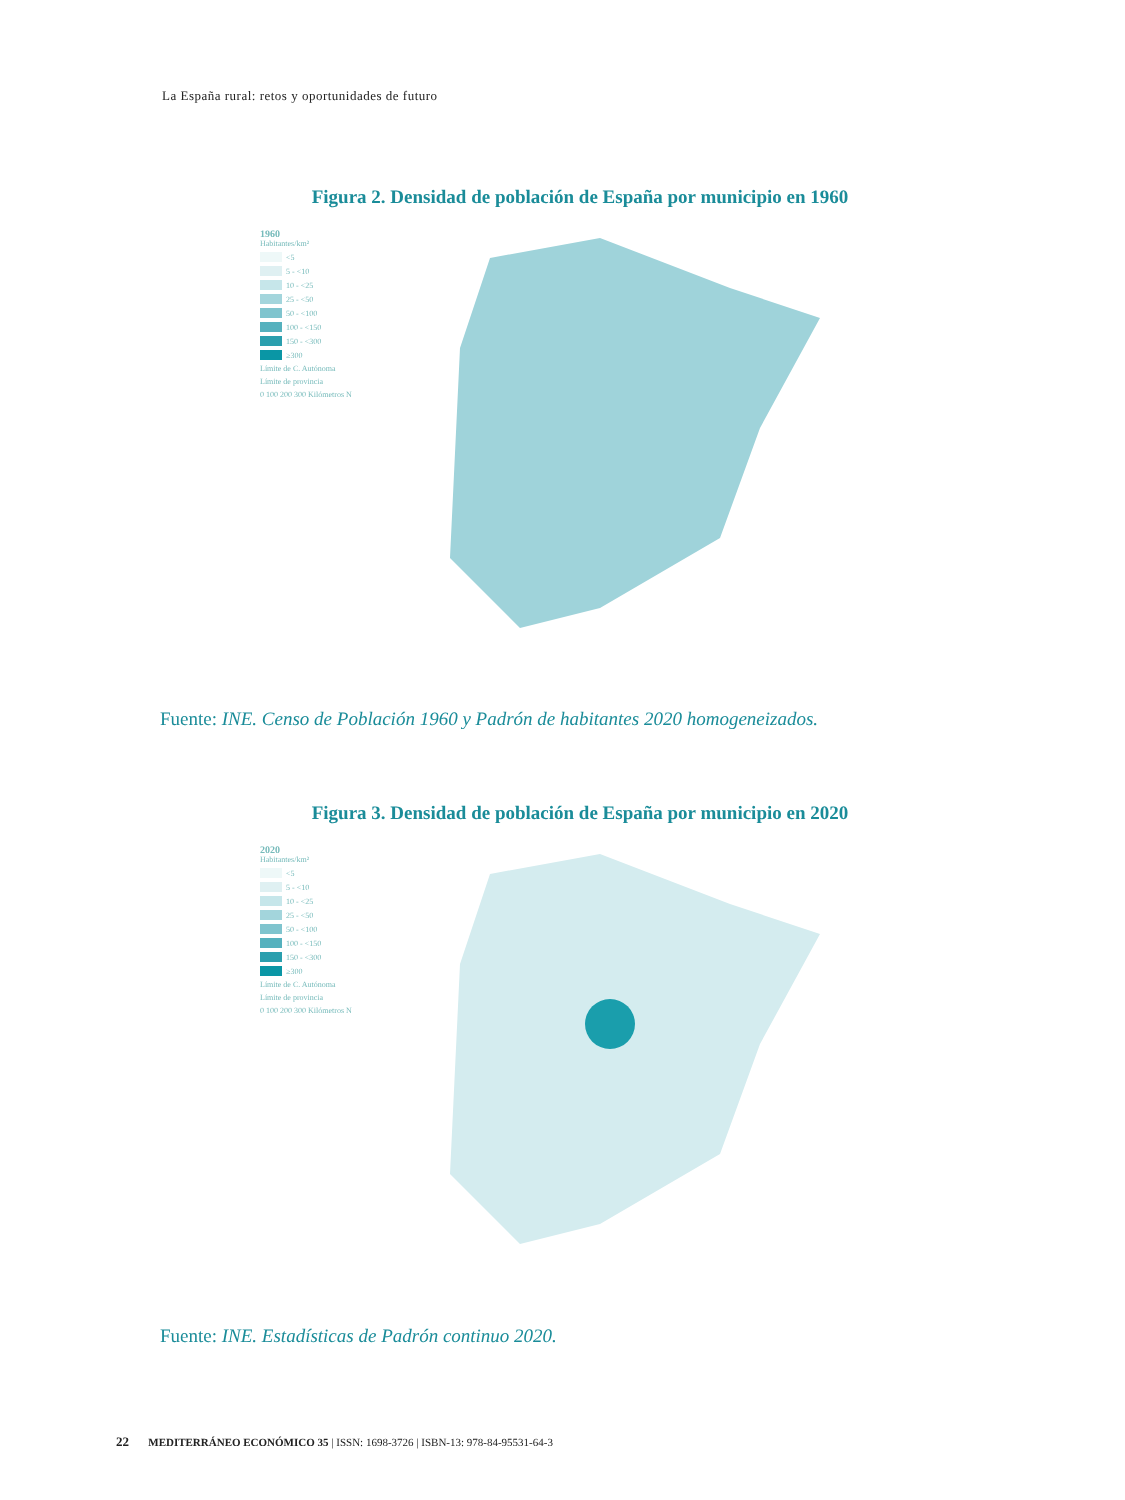La España rural: retos y oportunidades de futuro
Figura 2. Densidad de población de España por municipio en 1960
1960
Habitantes/km²
<5
5 - <10
10 - <25
25 - <50
50 - <100
100 - <150
150 - <300
≥300
Límite de C. Autónoma
Límite de provincia
0 100 200 300 Kilómetros N
Fuente: INE. Censo de Población 1960 y Padrón de habitantes 2020 homogeneizados.
Figura 3. Densidad de población de España por municipio en 2020
2020
Habitantes/km²
<5
5 - <10
10 - <25
25 - <50
50 - <100
100 - <150
150 - <300
≥300
Límite de C. Autónoma
Límite de provincia
0 100 200 300 Kilómetros N
Fuente: INE. Estadísticas de Padrón continuo 2020.
22 MEDITERRÁNEO ECONÓMICO 35 | ISSN: 1698-3726 | ISBN-13: 978-84-95531-64-3